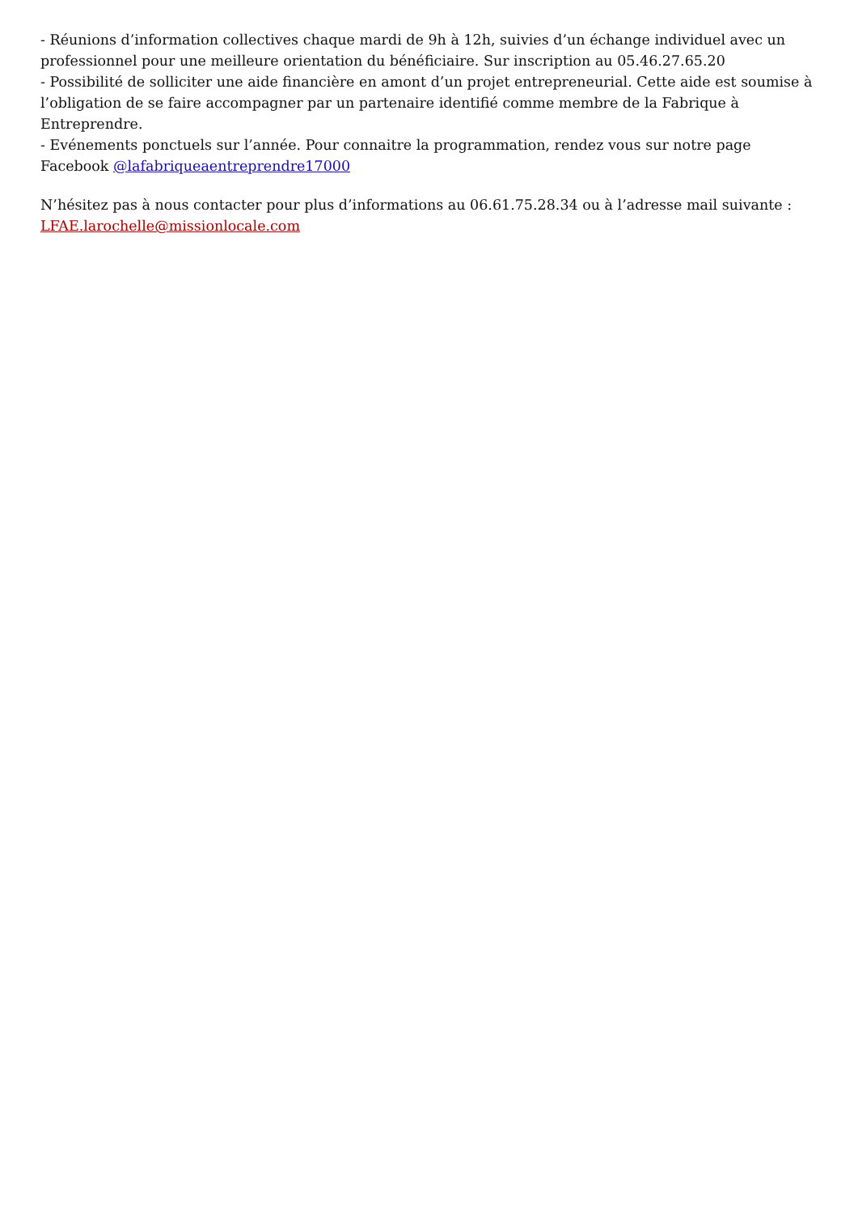- Réunions d’information collectives chaque mardi de 9h à 12h, suivies d’un échange individuel avec un professionnel pour une meilleure orientation du bénéficiaire. Sur inscription au 05.46.27.65.20
- Possibilité de solliciter une aide financière en amont d’un projet entrepreneurial. Cette aide est soumise à l’obligation de se faire accompagner par un partenaire identifié comme membre de la Fabrique à Entreprendre.
- Evénements ponctuels sur l’année. Pour connaitre la programmation, rendez vous sur notre page Facebook @lafabriqueaentreprendre17000
N’hésitez pas à nous contacter pour plus d’informations au 06.61.75.28.34 ou à l’adresse mail suivante : LFAE.larochelle@missionlocale.com